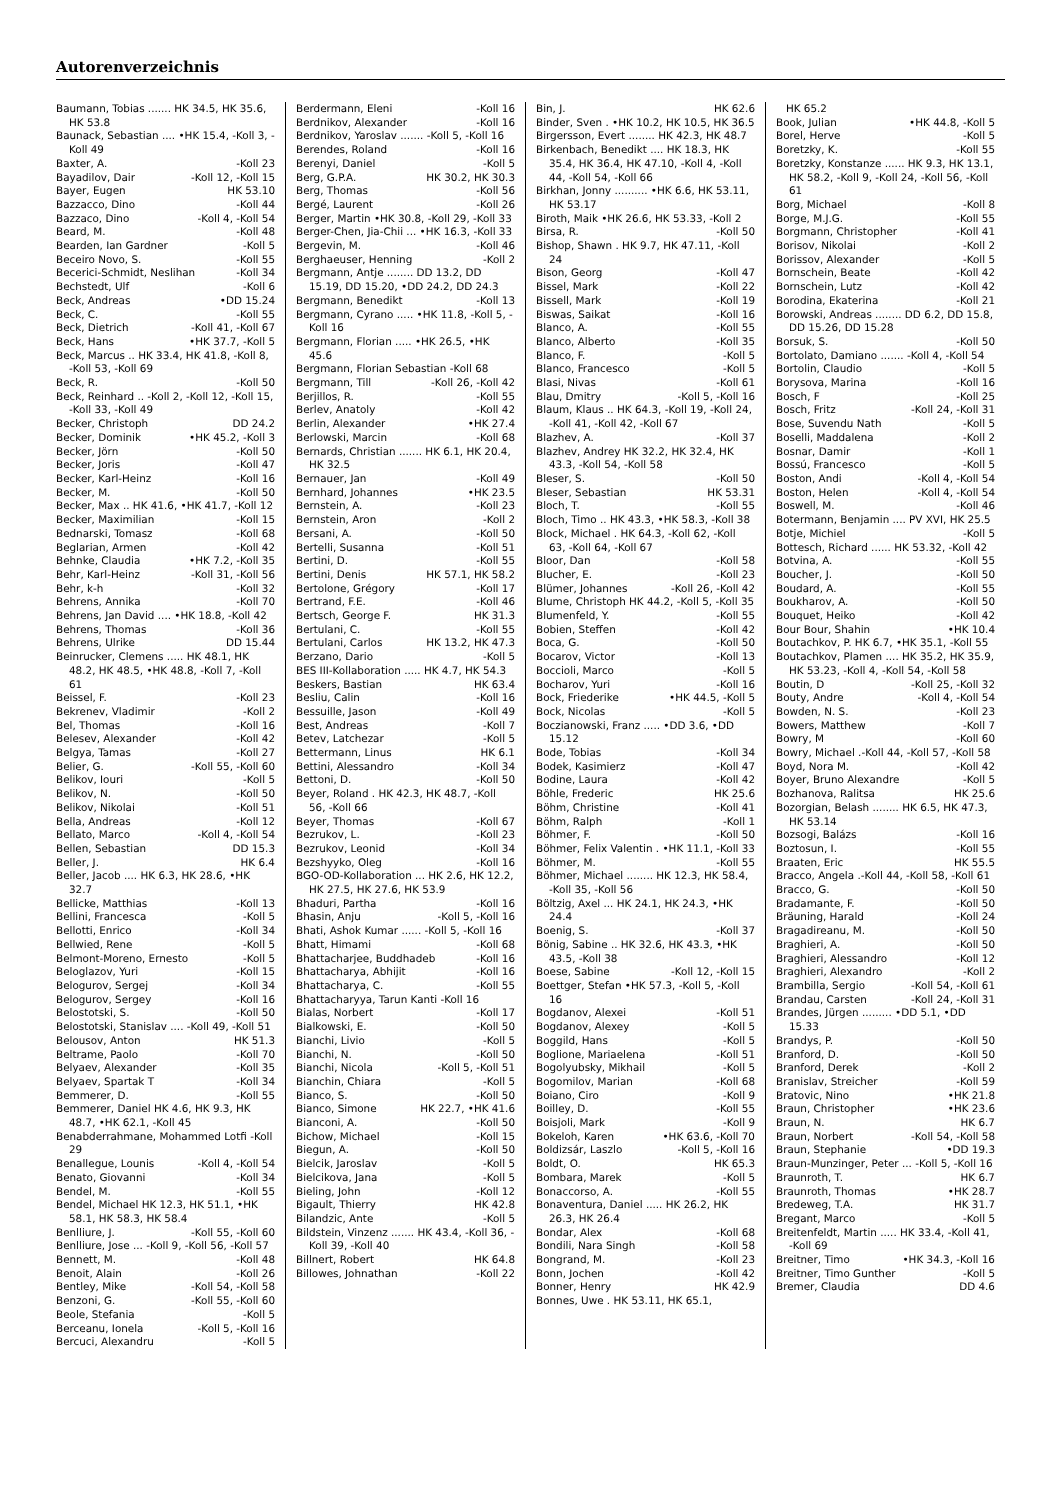Autorenverzeichnis
Baumann, Tobias ....... HK 34.5, HK 35.6, HK 53.8
Baunack, Sebastian .... •HK 15.4, -Koll 3, -Koll 49
Baxter, A. -Koll 23
Bayadilov, Dair -Koll 12, -Koll 15
Bayer, Eugen HK 53.10
Bazzacco, Dino -Koll 44
Bazzaco, Dino -Koll 4, -Koll 54
Beard, M. -Koll 48
Bearden, Ian Gardner -Koll 5
Beceiro Novo, S. -Koll 55
Becerici-Schmidt, Neslihan -Koll 34
Bechstedt, Ulf -Koll 6
Beck, Andreas •DD 15.24
Beck, C. -Koll 55
Beck, Dietrich -Koll 41, -Koll 67
Beck, Hans •HK 37.7, -Koll 5
Beck, Marcus .. HK 33.4, HK 41.8, -Koll 8, -Koll 53, -Koll 69
Beck, R. -Koll 50
Beck, Reinhard .. -Koll 2, -Koll 12, -Koll 15, -Koll 33, -Koll 49
Becker, Christoph DD 24.2
Becker, Dominik •HK 45.2, -Koll 3
Becker, Jörn -Koll 50
Becker, Joris -Koll 47
Becker, Karl-Heinz -Koll 16
Becker, M. -Koll 50
Becker, Max .. HK 41.6, •HK 41.7, -Koll 12
Becker, Maximilian -Koll 15
Bednarski, Tomasz -Koll 68
Beglarian, Armen -Koll 42
Behnke, Claudia •HK 7.2, -Koll 35
Behr, Karl-Heinz -Koll 31, -Koll 56
Behr, k-h -Koll 32
Behrens, Annika -Koll 70
Behrens, Jan David .... •HK 18.8, -Koll 42
Behrens, Thomas -Koll 36
Behrens, Ulrike DD 15.44
Beinrucker, Clemens ..... HK 48.1, HK 48.2, HK 48.5, •HK 48.8, -Koll 7, -Koll 61
Beissel, F. -Koll 23
Bekrenev, Vladimir -Koll 2
Bel, Thomas -Koll 16
Belesev, Alexander -Koll 42
Belgya, Tamas -Koll 27
Belier, G. -Koll 55, -Koll 60
Belikov, Iouri -Koll 5
Belikov, N. -Koll 50
Belikov, Nikolai -Koll 51
Bella, Andreas -Koll 12
Bellato, Marco -Koll 4, -Koll 54
Bellen, Sebastian DD 15.3
Beller, J. HK 6.4
Beller, Jacob .... HK 6.3, HK 28.6, •HK 32.7
Bellicke, Matthias -Koll 13
Bellini, Francesca -Koll 5
Bellotti, Enrico -Koll 34
Bellwied, Rene -Koll 5
Belmont-Moreno, Ernesto -Koll 5
Beloglazov, Yuri -Koll 15
Belogurov, Sergej -Koll 34
Belogurov, Sergey -Koll 16
Belostotski, S. -Koll 50
Belostotski, Stanislav .... -Koll 49, -Koll 51
Belousov, Anton HK 51.3
Beltrame, Paolo -Koll 70
Belyaev, Alexander -Koll 35
Belyaev, Spartak T -Koll 34
Bemmerer, D. -Koll 55
Bemmerer, Daniel HK 4.6, HK 9.3, HK 48.7, •HK 62.1, -Koll 45
Benabderrahmane, Mohammed Lotfi -Koll 29
Benallegue, Lounis -Koll 4, -Koll 54
Benato, Giovanni -Koll 34
Bendel, M. -Koll 55
Bendel, Michael HK 12.3, HK 51.1, •HK 58.1, HK 58.3, HK 58.4
Benlliure, J. -Koll 55, -Koll 60
Benlliure, Jose ... -Koll 9, -Koll 56, -Koll 57
Bennett, M. -Koll 48
Benoit, Alain -Koll 26
Bentley, Mike -Koll 54, -Koll 58
Benzoni, G. -Koll 55, -Koll 60
Beole, Stefania -Koll 5
Berceanu, Ionela -Koll 5, -Koll 16
Bercuci, Alexandru -Koll 5
Berdermann, Eleni -Koll 16
Berdnikov, Alexander -Koll 16
Berdnikov, Yaroslav ....... -Koll 5, -Koll 16
Berendes, Roland -Koll 16
Berenyi, Daniel -Koll 5
Berg, G.P.A. HK 30.2, HK 30.3
Berg, Thomas -Koll 56
Bergé, Laurent -Koll 26
Berger, Martin •HK 30.8, -Koll 29, -Koll 33
Berger-Chen, Jia-Chii ... •HK 16.3, -Koll 33
Bergevin, M. -Koll 46
Berghaeuser, Henning -Koll 2
Bergmann, Antje ........ DD 13.2, DD 15.19, DD 15.20, •DD 24.2, DD 24.3
Bergmann, Benedikt -Koll 13
Bergmann, Cyrano ..... •HK 11.8, -Koll 5, -Koll 16
Bergmann, Florian ..... •HK 26.5, •HK 45.6
Bergmann, Florian Sebastian -Koll 68
Bergmann, Till -Koll 26, -Koll 42
Berjillos, R. -Koll 55
Berlev, Anatoly -Koll 42
Berlin, Alexander •HK 27.4
Berlowski, Marcin -Koll 68
Bernards, Christian ....... HK 6.1, HK 20.4, HK 32.5
Bernauer, Jan -Koll 49
Bernhard, Johannes •HK 23.5
Bernstein, A. -Koll 23
Bernstein, Aron -Koll 2
Bersani, A. -Koll 50
Bertelli, Susanna -Koll 51
Bertini, D. -Koll 55
Bertini, Denis HK 57.1, HK 58.2
Bertolone, Grégory -Koll 17
Bertrand, F.E. -Koll 46
Bertsch, George F. HK 31.3
Bertulani, C. -Koll 55
Bertulani, Carlos HK 13.2, HK 47.3
Berzano, Dario -Koll 5
BES III-Kollaboration ..... HK 4.7, HK 54.3
Beskers, Bastian HK 63.4
Besliu, Calin -Koll 16
Bessuille, Jason -Koll 49
Best, Andreas -Koll 7
Betev, Latchezar -Koll 5
Bettermann, Linus HK 6.1
Bettini, Alessandro -Koll 34
Bettoni, D. -Koll 50
Beyer, Roland . HK 42.3, HK 48.7, -Koll 56, -Koll 66
Beyer, Thomas -Koll 67
Bezrukov, L. -Koll 23
Bezrukov, Leonid -Koll 34
Bezshyyko, Oleg -Koll 16
BGO-OD-Kollaboration ... HK 2.6, HK 12.2, HK 27.5, HK 27.6, HK 53.9
Bhaduri, Partha -Koll 16
Bhasin, Anju -Koll 5, -Koll 16
Bhati, Ashok Kumar ...... -Koll 5, -Koll 16
Bhatt, Himami -Koll 68
Bhattacharjee, Buddhadeb -Koll 16
Bhattacharya, Abhijit -Koll 16
Bhattacharya, C. -Koll 55
Bhattacharyya, Tarun Kanti -Koll 16
Bialas, Norbert -Koll 17
Bialkowski, E. -Koll 50
Bianchi, Livio -Koll 5
Bianchi, N. -Koll 50
Bianchi, Nicola -Koll 5, -Koll 51
Bianchin, Chiara -Koll 5
Bianco, S. -Koll 50
Bianco, Simone HK 22.7, •HK 41.6
Bianconi, A. -Koll 50
Bichow, Michael -Koll 15
Biegun, A. -Koll 50
Bielcik, Jaroslav -Koll 5
Bielcikova, Jana -Koll 5
Bieling, John -Koll 12
Bigault, Thierry HK 42.8
Bilandzic, Ante -Koll 5
Bildstein, Vinzenz ....... HK 43.4, -Koll 36, -Koll 39, -Koll 40
Billnert, Robert HK 64.8
Billowes, Johnathan -Koll 22
Bin, J. HK 62.6
Binder, Sven . •HK 10.2, HK 10.5, HK 36.5
Birgersson, Evert ........ HK 42.3, HK 48.7
Birkenbach, Benedikt .... HK 18.3, HK 35.4, HK 36.4, HK 47.10, -Koll 4, -Koll 44, -Koll 54, -Koll 66
Birkhan, Jonny .......... •HK 6.6, HK 53.11, HK 53.17
Biroth, Maik •HK 26.6, HK 53.33, -Koll 2
Birsa, R. -Koll 50
Bishop, Shawn . HK 9.7, HK 47.11, -Koll 24
Bison, Georg -Koll 47
Bissel, Mark -Koll 22
Bissell, Mark -Koll 19
Biswas, Saikat -Koll 16
Blanco, A. -Koll 55
Blanco, Alberto -Koll 35
Blanco, F. -Koll 5
Blanco, Francesco -Koll 5
Blasi, Nivas -Koll 61
Blau, Dmitry -Koll 5, -Koll 16
Blaum, Klaus .. HK 64.3, -Koll 19, -Koll 24, -Koll 41, -Koll 42, -Koll 67
Blazhev, A. -Koll 37
Blazhev, Andrey HK 32.2, HK 32.4, HK 43.3, -Koll 54, -Koll 58
Bleser, S. -Koll 50
Bleser, Sebastian HK 53.31
Bloch, T. -Koll 55
Bloch, Timo .. HK 43.3, •HK 58.3, -Koll 38
Block, Michael . HK 64.3, -Koll 62, -Koll 63, -Koll 64, -Koll 67
Bloor, Dan -Koll 58
Blucher, E. -Koll 23
Blümer, Johannes -Koll 26, -Koll 42
Blume, Christoph HK 44.2, -Koll 5, -Koll 35
Blumenfeld, Y. -Koll 55
Bobien, Steffen -Koll 42
Boca, G. -Koll 50
Bocarov, Victor -Koll 13
Boccioli, Marco -Koll 5
Bocharov, Yuri -Koll 16
Bock, Friederike •HK 44.5, -Koll 5
Bock, Nicolas -Koll 5
Boczianowski, Franz ..... •DD 3.6, •DD 15.12
Bode, Tobias -Koll 34
Bodek, Kasimierz -Koll 47
Bodine, Laura -Koll 42
Böhle, Frederic HK 25.6
Böhm, Christine -Koll 41
Böhm, Ralph -Koll 1
Böhmer, F. -Koll 50
Böhmer, Felix Valentin . •HK 11.1, -Koll 33
Böhmer, M. -Koll 55
Böhmer, Michael ........ HK 12.3, HK 58.4, -Koll 35, -Koll 56
Böltzig, Axel ... HK 24.1, HK 24.3, •HK 24.4
Boenig, S. -Koll 37
Bönig, Sabine .. HK 32.6, HK 43.3, •HK 43.5, -Koll 38
Boese, Sabine -Koll 12, -Koll 15
Boettger, Stefan •HK 57.3, -Koll 5, -Koll 16
Bogdanov, Alexei -Koll 51
Bogdanov, Alexey -Koll 5
Boggild, Hans -Koll 5
Boglione, Mariaelena -Koll 51
Bogolyubsky, Mikhail -Koll 5
Bogomilov, Marian -Koll 68
Boiano, Ciro -Koll 9
Boilley, D. -Koll 55
Boisjoli, Mark -Koll 9
Bokeloh, Karen •HK 63.6, -Koll 70
Boldizsár, Laszlo -Koll 5, -Koll 16
Boldt, O. HK 65.3
Bombara, Marek -Koll 5
Bonaccorso, A. -Koll 55
Bonaventura, Daniel ..... HK 26.2, HK 26.3, HK 26.4
Bondar, Alex -Koll 68
Bondili, Nara Singh -Koll 58
Bongrand, M. -Koll 23
Bonn, Jochen -Koll 42
Bonner, Henry HK 42.9
Bonnes, Uwe . HK 53.11, HK 65.1,
HK 65.2
Book, Julian •HK 44.8, -Koll 5
Borel, Herve -Koll 5
Boretzky, K. -Koll 55
Boretzky, Konstanze ...... HK 9.3, HK 13.1, HK 58.2, -Koll 9, -Koll 24, -Koll 56, -Koll 61
Borg, Michael -Koll 8
Borge, M.J.G. -Koll 55
Borgmann, Christopher -Koll 41
Borisov, Nikolai -Koll 2
Borissov, Alexander -Koll 5
Bornschein, Beate -Koll 42
Bornschein, Lutz -Koll 42
Borodina, Ekaterina -Koll 21
Borowski, Andreas ........ DD 6.2, DD 15.8, DD 15.26, DD 15.28
Borsuk, S. -Koll 50
Bortolato, Damiano ....... -Koll 4, -Koll 54
Bortolin, Claudio -Koll 5
Borysova, Marina -Koll 16
Bosch, F -Koll 25
Bosch, Fritz -Koll 24, -Koll 31
Bose, Suvendu Nath -Koll 5
Boselli, Maddalena -Koll 2
Bosnar, Damir -Koll 1
Bossú, Francesco -Koll 5
Boston, Andi -Koll 4, -Koll 54
Boston, Helen -Koll 4, -Koll 54
Boswell, M. -Koll 46
Botermann, Benjamin .... PV XVI, HK 25.5
Botje, Michiel -Koll 5
Bottesch, Richard ...... HK 53.32, -Koll 42
Botvina, A. -Koll 55
Boucher, J. -Koll 50
Boudard, A. -Koll 55
Boukharov, A. -Koll 50
Bouquet, Heiko -Koll 42
Bour Bour, Shahin •HK 10.4
Boutachkov, P. HK 6.7, •HK 35.1, -Koll 55
Boutachkov, Plamen .... HK 35.2, HK 35.9, HK 53.23, -Koll 4, -Koll 54, -Koll 58
Boutin, D -Koll 25, -Koll 32
Bouty, Andre -Koll 4, -Koll 54
Bowden, N. S. -Koll 23
Bowers, Matthew -Koll 7
Bowry, M -Koll 60
Bowry, Michael .-Koll 44, -Koll 57, -Koll 58
Boyd, Nora M. -Koll 42
Boyer, Bruno Alexandre -Koll 5
Bozhanova, Ralitsa HK 25.6
Bozorgian, Belash ........ HK 6.5, HK 47.3, HK 53.14
Bozsogi, Balázs -Koll 16
Boztosun, I. -Koll 55
Braaten, Eric HK 55.5
Bracco, Angela .-Koll 44, -Koll 58, -Koll 61
Bracco, G. -Koll 50
Bradamante, F. -Koll 50
Bräuning, Harald -Koll 24
Bragadireanu, M. -Koll 50
Braghieri, A. -Koll 50
Braghieri, Alessandro -Koll 12
Braghieri, Alexandro -Koll 2
Brambilla, Sergio -Koll 54, -Koll 61
Brandau, Carsten -Koll 24, -Koll 31
Brandes, Jürgen ......... •DD 5.1, •DD 15.33
Brandys, P. -Koll 50
Branford, D. -Koll 50
Branford, Derek -Koll 2
Branislav, Streicher -Koll 59
Bratovic, Nino •HK 21.8
Braun, Christopher •HK 23.6
Braun, N. HK 6.7
Braun, Norbert -Koll 54, -Koll 58
Braun, Stephanie •DD 19.3
Braun-Munzinger, Peter ... -Koll 5, -Koll 16
Braunroth, T. HK 6.7
Braunroth, Thomas •HK 28.7
Bredeweg, T.A. HK 31.7
Bregant, Marco -Koll 5
Breitenfeldt, Martin ..... HK 33.4, -Koll 41, -Koll 69
Breitner, Timo •HK 34.3, -Koll 16
Breitner, Timo Gunther -Koll 5
Bremer, Claudia DD 4.6